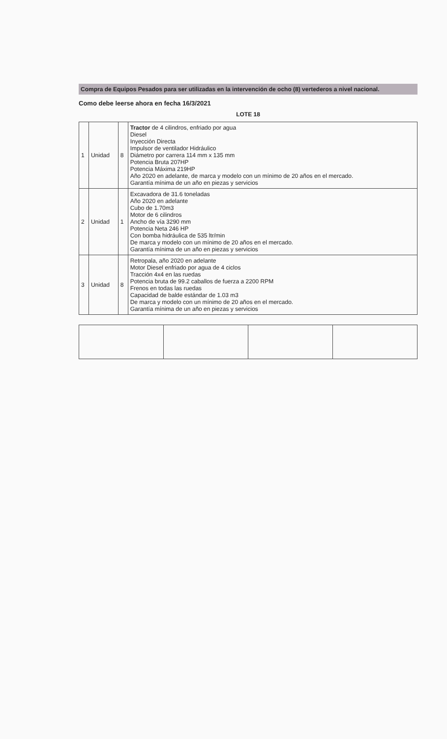Compra de Equipos Pesados para ser utilizadas en la intervención de ocho (8) vertederos a nivel nacional.
Como debe leerse ahora en fecha 16/3/2021
LOTE 18
| 1 | Unidad | 8 | Tractor de 4 cilindros, enfriado por agua Diesel Inyección Directa Impulsor de ventilador Hidráulico Diámetro por carrera 114 mm x 135 mm Potencia Bruta 207HP Potencia Máxima 219HP Año 2020 en adelante, de marca y modelo con un mínimo de 20 años en el mercado. Garantía mínima de un año en piezas y servicios |
| 2 | Unidad | 1 | Excavadora de 31.6 toneladas Año 2020 en adelante Cubo de 1.70m3 Motor de 6 cilindros Ancho de vía 3290 mm Potencia Neta 246 HP Con bomba hidráulica de 535 ltr/min De marca y modelo con un mínimo de 20 años en el mercado. Garantía mínima de un año en piezas y servicios |
| 3 | Unidad | 8 | Retropala, año 2020 en adelante Motor Diesel enfriado por agua de 4 ciclos Tracción 4x4 en las ruedas Potencia bruta de 99.2 caballos de fuerza a 2200 RPM Frenos en todas las ruedas Capacidad de balde estándar de 1.03 m3 De marca y modelo con un mínimo de 20 años en el mercado. Garantía mínima de un año en piezas y servicios |